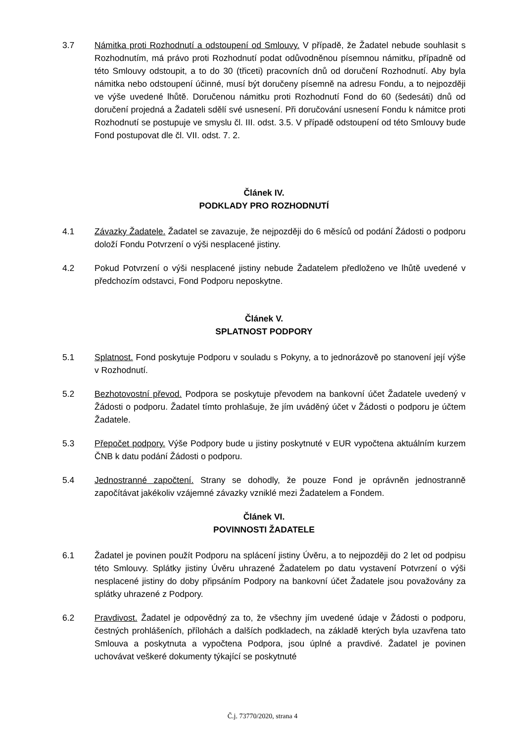3.7 Námitka proti Rozhodnutí a odstoupení od Smlouvy. V případě, že Žadatel nebude souhlasit s Rozhodnutím, má právo proti Rozhodnutí podat odůvodněnou písemnou námitku, případně od této Smlouvy odstoupit, a to do 30 (třiceti) pracovních dnů od doručení Rozhodnutí. Aby byla námitka nebo odstoupení účinné, musí být doručeny písemně na adresu Fondu, a to nejpozději ve výše uvedené lhůtě. Doručenou námitku proti Rozhodnutí Fond do 60 (šedesáti) dnů od doručení projedná a Žadateli sdělí své usnesení. Při doručování usnesení Fondu k námitce proti Rozhodnutí se postupuje ve smyslu čl. III. odst. 3.5. V případě odstoupení od této Smlouvy bude Fond postupovat dle čl. VII. odst. 7. 2.
Článek IV.
PODKLADY PRO ROZHODNUTÍ
4.1 Závazky Žadatele. Žadatel se zavazuje, že nejpozději do 6 měsíců od podání Žádosti o podporu doloží Fondu Potvrzení o výši nesplacené jistiny.
4.2 Pokud Potvrzení o výši nesplacené jistiny nebude Žadatelem předloženo ve lhůtě uvedené v předchozím odstavci, Fond Podporu neposkytne.
Článek V.
SPLATNOST PODPORY
5.1 Splatnost. Fond poskytuje Podporu v souladu s Pokyny, a to jednorázově po stanovení její výše v Rozhodnutí.
5.2 Bezhotovostní převod. Podpora se poskytuje převodem na bankovní účet Žadatele uvedený v Žádosti o podporu. Žadatel tímto prohlašuje, že jím uváděný účet v Žádosti o podporu je účtem Žadatele.
5.3 Přepočet podpory. Výše Podpory bude u jistiny poskytnuté v EUR vypočtena aktuálním kurzem ČNB k datu podání Žádosti o podporu.
5.4 Jednostranné započtení. Strany se dohodly, že pouze Fond je oprávněn jednostranně započítávat jakékoliv vzájemné závazky vzniklé mezi Žadatelem a Fondem.
Článek VI.
POVINNOSTI ŽADATELE
6.1 Žadatel je povinen použít Podporu na splácení jistiny Úvěru, a to nejpozději do 2 let od podpisu této Smlouvy. Splátky jistiny Úvěru uhrazené Žadatelem po datu vystavení Potvrzení o výši nesplacené jistiny do doby připsáním Podpory na bankovní účet Žadatele jsou považovány za splátky uhrazené z Podpory.
6.2 Pravdivost. Žadatel je odpovědný za to, že všechny jím uvedené údaje v Žádosti o podporu, čestných prohlášeních, přílohách a dalších podkladech, na základě kterých byla uzavřena tato Smlouva a poskytnuta a vypočtena Podpora, jsou úplné a pravdivé. Žadatel je povinen uchovávat veškeré dokumenty týkající se poskytnuté
Č.j. 73770/2020, strana 4